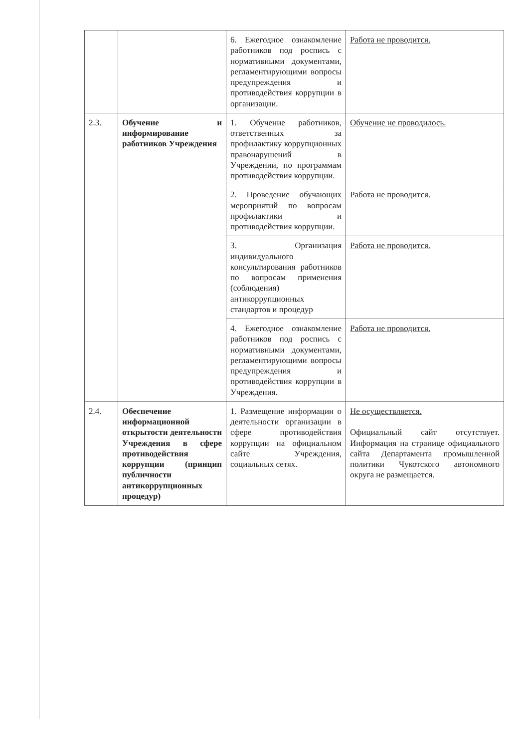| | | 6. Ежегодное ознакомление работников под роспись с нормативными документами, регламентирующими вопросы предупреждения и противодействия коррупции в организации. | Работа не проводится. |
| 2.3. | Обучение и информирование работников Учреждения | 1. Обучение работников, ответственных за профилактику коррупционных правонарушений в Учреждении, по программам противодействия коррупции. | Обучение не проводилось. |
| | | 2. Проведение обучающих мероприятий по вопросам профилактики и противодействия коррупции. | Работа не проводится. |
| | | 3. Организация индивидуального консультирования работников по вопросам применения (соблюдения) антикоррупционных стандартов и процедур | Работа не проводится. |
| | | 4. Ежегодное ознакомление работников под роспись с нормативными документами, регламентирующими вопросы предупреждения и противодействия коррупции в Учреждения. | Работа не проводится. |
| 2.4. | Обеспечение информационной открытости деятельности Учреждения в сфере противодействия коррупции (принцип публичности антикоррупционных процедур) | 1. Размещение информации о деятельности организации в сфере противодействия коррупции на официальном сайте Учреждения, социальных сетях. | Не осуществляется. Официальный сайт отсутствует. Информация на странице официального сайта Департамента промышленной политики Чукотского автономного округа не размещается. |